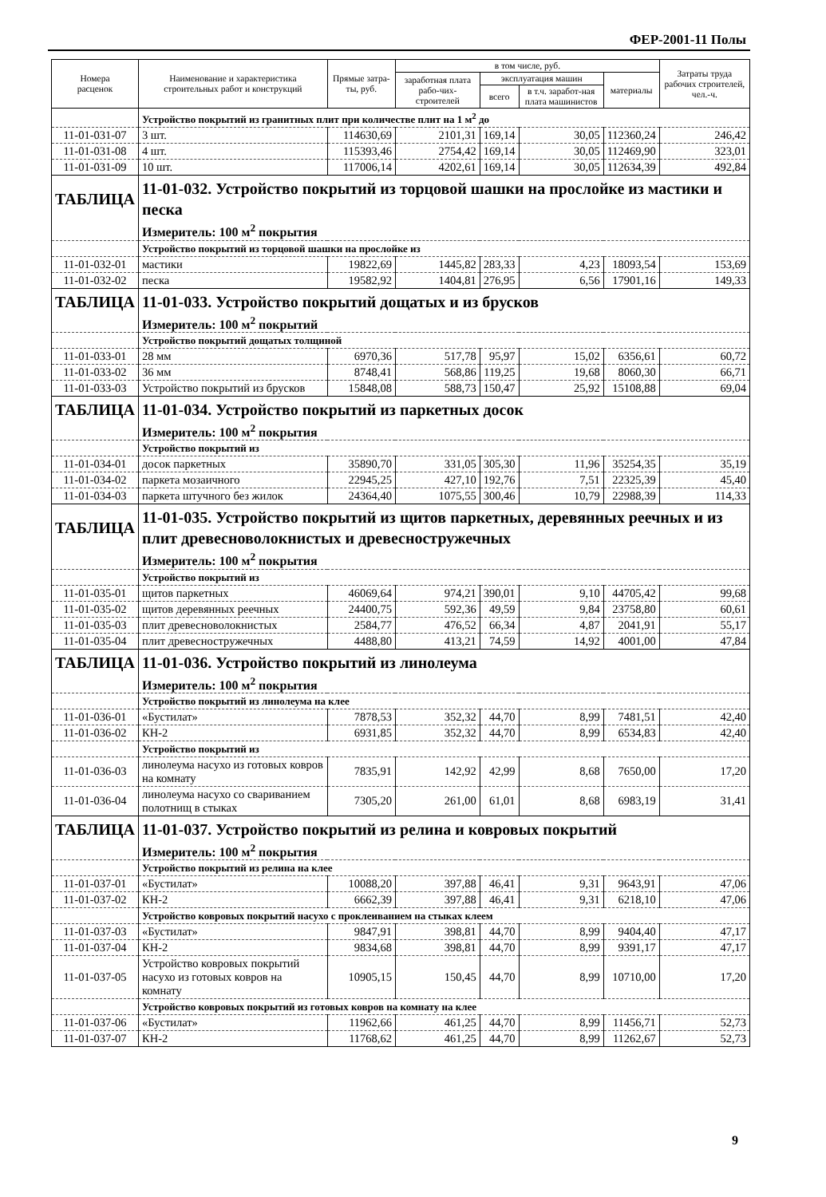ФЕР-2001-11 Полы
| Номера расценок | Наименование и характеристика строительных работ и конструкций | Прямые затра-ты, руб. | в том числе, руб. | | | | Затраты труда рабочих строителей, чел.-ч. |
| --- | --- | --- | --- | --- | --- | --- | --- |
| | | | заработная плата рабо-чих-строителей | эксплуатация машин | | материалы | |
| | | | | всего | в т.ч. заработ-ная плата машинистов | | |
| | Устройство покрытий из гранитных плит при количестве плит на 1 м<sup>2</sup> до | | | | | | |
| 11-01-031-07 | 3 шт. | 114630,69 | 2101,31 | 169,14 | 30,05 | 112360,24 | 246,42 |
| 11-01-031-08 | 4 шт. | 115393,46 | 2754,42 | 169,14 | 30,05 | 112469,90 | 323,01 |
| 11-01-031-09 | 10 шт. | 117006,14 | 4202,61 | 169,14 | 30,05 | 112634,39 | 492,84 |
| ТАБЛИЦА | 11-01-032. Устройство покрытий из торцовой шашки на прослойке из мастики и песка | | | | | | |
| | Измеритель: 100 м<sup>2</sup> покрытия | | | | | | |
| | Устройство покрытий из торцовой шашки на прослойке из | | | | | | |
| 11-01-032-01 | мастики | 19822,69 | 1445,82 | 283,33 | 4,23 | 18093,54 | 153,69 |
| 11-01-032-02 | песка | 19582,92 | 1404,81 | 276,95 | 6,56 | 17901,16 | 149,33 |
| ТАБЛИЦА | 11-01-033. Устройство покрытий дощатых и из брусков | | | | | | |
| | Измеритель: 100 м<sup>2</sup> покрытий | | | | | | |
| | Устройство покрытий дощатых толщиной | | | | | | |
| 11-01-033-01 | 28 мм | 6970,36 | 517,78 | 95,97 | 15,02 | 6356,61 | 60,72 |
| 11-01-033-02 | 36 мм | 8748,41 | 568,86 | 119,25 | 19,68 | 8060,30 | 66,71 |
| 11-01-033-03 | Устройство покрытий из брусков | 15848,08 | 588,73 | 150,47 | 25,92 | 15108,88 | 69,04 |
| ТАБЛИЦА | 11-01-034. Устройство покрытий из паркетных досок | | | | | | |
| | Измеритель: 100 м<sup>2</sup> покрытия | | | | | | |
| | Устройство покрытий из | | | | | | |
| 11-01-034-01 | досок паркетных | 35890,70 | 331,05 | 305,30 | 11,96 | 35254,35 | 35,19 |
| 11-01-034-02 | паркета мозаичного | 22945,25 | 427,10 | 192,76 | 7,51 | 22325,39 | 45,40 |
| 11-01-034-03 | паркета штучного без жилок | 24364,40 | 1075,55 | 300,46 | 10,79 | 22988,39 | 114,33 |
| ТАБЛИЦА | 11-01-035. Устройство покрытий из щитов паркетных, деревянных реечных и из плит древесноволокнистых и древесностружечных | | | | | | |
| | Измеритель: 100 м<sup>2</sup> покрытия | | | | | | |
| | Устройство покрытий из | | | | | | |
| 11-01-035-01 | щитов паркетных | 46069,64 | 974,21 | 390,01 | 9,10 | 44705,42 | 99,68 |
| 11-01-035-02 | щитов деревянных реечных | 24400,75 | 592,36 | 49,59 | 9,84 | 23758,80 | 60,61 |
| 11-01-035-03 | плит древесноволокнистых | 2584,77 | 476,52 | 66,34 | 4,87 | 2041,91 | 55,17 |
| 11-01-035-04 | плит древесностружечных | 4488,80 | 413,21 | 74,59 | 14,92 | 4001,00 | 47,84 |
| ТАБЛИЦА | 11-01-036. Устройство покрытий из линолеума | | | | | | |
| | Измеритель: 100 м<sup>2</sup> покрытия | | | | | | |
| | Устройство покрытий из линолеума на клее | | | | | | |
| 11-01-036-01 | «Бустилат» | 7878,53 | 352,32 | 44,70 | 8,99 | 7481,51 | 42,40 |
| 11-01-036-02 | КН-2 | 6931,85 | 352,32 | 44,70 | 8,99 | 6534,83 | 42,40 |
| | Устройство покрытий из | | | | | | |
| 11-01-036-03 | линолеума насухо из готовых ковров на комнату | 7835,91 | 142,92 | 42,99 | 8,68 | 7650,00 | 17,20 |
| 11-01-036-04 | линолеума насухо со свариванием полотнищ в стыках | 7305,20 | 261,00 | 61,01 | 8,68 | 6983,19 | 31,41 |
| ТАБЛИЦА | 11-01-037. Устройство покрытий из релина и ковровых покрытий | | | | | | |
| | Измеритель: 100 м<sup>2</sup> покрытия | | | | | | |
| | Устройство покрытий из релина на клее | | | | | | |
| 11-01-037-01 | «Бустилат» | 10088,20 | 397,88 | 46,41 | 9,31 | 9643,91 | 47,06 |
| 11-01-037-02 | КН-2 | 6662,39 | 397,88 | 46,41 | 9,31 | 6218,10 | 47,06 |
| | Устройство ковровых покрытий насухо с проклеиванием на стыках клеем | | | | | | |
| 11-01-037-03 | «Бустилат» | 9847,91 | 398,81 | 44,70 | 8,99 | 9404,40 | 47,17 |
| 11-01-037-04 | КН-2 | 9834,68 | 398,81 | 44,70 | 8,99 | 9391,17 | 47,17 |
| 11-01-037-05 | Устройство ковровых покрытий насухо из готовых ковров на комнату | 10905,15 | 150,45 | 44,70 | 8,99 | 10710,00 | 17,20 |
| | Устройство ковровых покрытий из готовых ковров на комнату на клее | | | | | | |
| 11-01-037-06 | «Бустилат» | 11962,66 | 461,25 | 44,70 | 8,99 | 11456,71 | 52,73 |
| 11-01-037-07 | КН-2 | 11768,62 | 461,25 | 44,70 | 8,99 | 11262,67 | 52,73 |
9